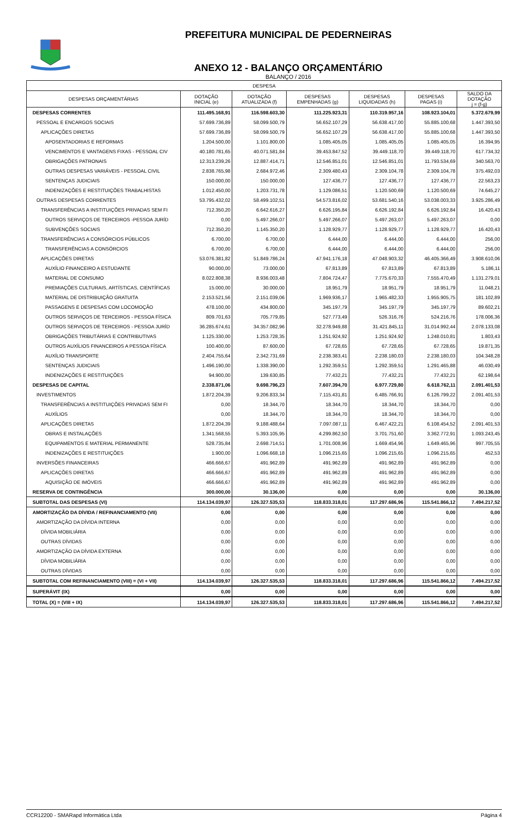PREFEITURA MUNICIPAL DE PEDERNEIRAS
ANEXO 12 - BALANÇO ORÇAMENTÁRIO
BALANÇO / 2016
| DESPESA | | | | | | |
| --- | --- | --- | --- | --- | --- | --- |
| DESPESAS ORÇAMENTÁRIAS | DOTAÇÃO INICIAL (e) | DOTAÇÃO ATUALIZADA (f) | DESPESAS EMPENHADAS (g) | DESPESAS LIQUIDADAS (h) | DESPESAS PAGAS (i) | SALDO DA DOTAÇÃO j = (f-g) |
| DESPESAS CORRENTES | 111.495.168,91 | 116.598.603,30 | 111.225.923,31 | 110.319.957,16 | 108.923.104,01 | 5.372.679,99 |
| PESSOAL E ENCARGOS SOCIAIS | 57.699.736,89 | 58.099.500,79 | 56.652.107,29 | 56.638.417,00 | 55.885.100,68 | 1.447.393,50 |
| APLICAÇÕES DIRETAS | 57.699.736,89 | 58.099.500,79 | 56.652.107,29 | 56.638.417,00 | 55.885.100,68 | 1.447.393,50 |
| APOSENTADORIAS E REFORMAS | 1.204.500,00 | 1.101.800,00 | 1.085.405,05 | 1.085.405,05 | 1.085.405,05 | 16.394,95 |
| VENCIMENTOS E VANTAGENS FIXAS - PESSOAL CIV | 40.180.781,65 | 40.071.581,84 | 39.453.847,52 | 39.449.118,70 | 39.449.118,70 | 617.734,32 |
| OBRIGAÇÕES PATRONAIS | 12.313.239,26 | 12.887.414,71 | 12.546.851,01 | 12.546.851,01 | 11.793.534,69 | 340.563,70 |
| OUTRAS DESPESAS VARIÁVEIS - PESSOAL CIVIL | 2.838.765,98 | 2.684.972,46 | 2.309.480,43 | 2.309.104,78 | 2.309.104,78 | 375.492,03 |
| SENTENÇAS JUDICIAIS | 150.000,00 | 150.000,00 | 127.436,77 | 127.436,77 | 127.436,77 | 22.563,23 |
| INDENIZAÇÕES E RESTITUIÇÕES TRABALHISTAS | 1.012.450,00 | 1.203.731,78 | 1.129.086,51 | 1.120.500,69 | 1.120.500,69 | 74.645,27 |
| OUTRAS DESPESAS CORRENTES | 53.795.432,02 | 58.499.102,51 | 54.573.816,02 | 53.681.540,16 | 53.038.003,33 | 3.925.286,49 |
| TRANSFERÊNCIAS A INSTITUIÇÕES PRIVADAS SEM FI | 712.350,20 | 6.642.616,27 | 6.626.195,84 | 6.626.192,84 | 6.626.192,84 | 16.420,43 |
| OUTROS SERVIÇOS DE TERCEIROS -PESSOA JURÍD | 0,00 | 5.497.266,07 | 5.497.266,07 | 5.497.263,07 | 5.497.263,07 | 0,00 |
| SUBVENÇÕES SOCIAIS | 712.350,20 | 1.145.350,20 | 1.128.929,77 | 1.128.929,77 | 1.128.929,77 | 16.420,43 |
| TRANSFERÊNCIAS A CONSÓRCIOS PÚBLICOS | 6.700,00 | 6.700,00 | 6.444,00 | 6.444,00 | 6.444,00 | 256,00 |
| TRANSFERÊNCIAS A CONSÓRCIOS | 6.700,00 | 6.700,00 | 6.444,00 | 6.444,00 | 6.444,00 | 256,00 |
| APLICAÇÕES DIRETAS | 53.076.381,82 | 51.849.786,24 | 47.941.176,18 | 47.048.903,32 | 46.405.366,49 | 3.908.610,06 |
| AUXÍLIO FINANCEIRO A ESTUDANTE | 90.000,00 | 73.000,00 | 67.813,89 | 67.813,89 | 67.813,89 | 5.186,11 |
| MATERIAL DE CONSUMO | 8.022.808,38 | 8.936.003,48 | 7.804.724,47 | 7.775.670,33 | 7.555.470,49 | 1.131.279,01 |
| PREMIAÇÕES CULTURAIS, ARTÍSTICAS, CIENTÍFICAS | 15.000,00 | 30.000,00 | 18.951,79 | 18.951,79 | 18.951,79 | 11.048,21 |
| MATERIAL DE DISTRIBUIÇÃO GRATUITA | 2.153.521,56 | 2.151.039,06 | 1.969.936,17 | 1.965.482,33 | 1.955.905,75 | 181.102,89 |
| PASSAGENS E DESPESAS COM LOCOMOÇÃO | 478.100,00 | 434.800,00 | 345.197,79 | 345.197,79 | 345.197,79 | 89.602,21 |
| OUTROS SERVIÇOS DE TERCEIROS - PESSOA FÍSICA | 809.701,63 | 705.779,85 | 527.773,49 | 526.316,76 | 524.216,76 | 178.006,36 |
| OUTROS SERVIÇOS DE TERCEIROS - PESSOA JURÍD | 36.285.674,61 | 34.357.082,96 | 32.278.949,88 | 31.421.845,11 | 31.014.992,44 | 2.078.133,08 |
| OBRIGAÇÕES TRIBUTÁRIAS E CONTRIBUTIVAS | 1.125.330,00 | 1.253.728,35 | 1.251.924,92 | 1.251.924,92 | 1.248.010,81 | 1.803,43 |
| OUTROS AUXÍLIOS FINANCEIROS A PESSOA FÍSICA | 100.400,00 | 87.600,00 | 67.728,65 | 67.728,65 | 67.728,65 | 19.871,35 |
| AUXÍLIO TRANSPORTE | 2.404.755,64 | 2.342.731,69 | 2.238.383,41 | 2.238.180,03 | 2.238.180,03 | 104.348,28 |
| SENTENÇAS JUDICIAIS | 1.496.190,00 | 1.338.390,00 | 1.292.359,51 | 1.292.359,51 | 1.291.465,88 | 46.030,49 |
| INDENIZAÇÕES E RESTITUIÇÕES | 94.900,00 | 139.630,85 | 77.432,21 | 77.432,21 | 77.432,21 | 62.198,64 |
| DESPESAS DE CAPITAL | 2.338.871,06 | 9.698.796,23 | 7.607.394,70 | 6.977.729,80 | 6.618.762,11 | 2.091.401,53 |
| INVESTIMENTOS | 1.872.204,39 | 9.206.833,34 | 7.115.431,81 | 6.485.766,91 | 6.126.799,22 | 2.091.401,53 |
| TRANSFERÊNCIAS A INSTITUIÇÕES PRIVADAS SEM FI | 0,00 | 18.344,70 | 18.344,70 | 18.344,70 | 18.344,70 | 0,00 |
| AUXÍLIOS | 0,00 | 18.344,70 | 18.344,70 | 18.344,70 | 18.344,70 | 0,00 |
| APLICAÇÕES DIRETAS | 1.872.204,39 | 9.188.488,64 | 7.097.087,11 | 6.467.422,21 | 6.108.454,52 | 2.091.401,53 |
| OBRAS E INSTALAÇÕES | 1.341.568,55 | 5.393.105,95 | 4.299.862,50 | 3.701.751,60 | 3.362.772,91 | 1.093.243,45 |
| EQUIPAMENTOS E MATERIAL PERMANENTE | 528.735,84 | 2.698.714,51 | 1.701.008,96 | 1.669.454,96 | 1.649.465,96 | 997.705,55 |
| INDENIZAÇÕES E RESTITUIÇÕES | 1.900,00 | 1.096.668,18 | 1.096.215,65 | 1.096.215,65 | 1.096.215,65 | 452,53 |
| INVERSÕES FINANCEIRAS | 466.666,67 | 491.962,89 | 491.962,89 | 491.962,89 | 491.962,89 | 0,00 |
| APLICAÇÕES DIRETAS | 466.666,67 | 491.962,89 | 491.962,89 | 491.962,89 | 491.962,89 | 0,00 |
| AQUISIÇÃO DE IMÓVEIS | 466.666,67 | 491.962,89 | 491.962,89 | 491.962,89 | 491.962,89 | 0,00 |
| RESERVA DE CONTINGÊNCIA | 300.000,00 | 30.136,00 | 0,00 | 0,00 | 0,00 | 30.136,00 |
| SUBTOTAL DAS DESPESAS (VI) | 114.134.039,97 | 126.327.535,53 | 118.833.318,01 | 117.297.686,96 | 115.541.866,12 | 7.494.217,52 |
| AMORTIZAÇÃO DA DÍVIDA / REFINANCIAMENTO (VII) | 0,00 | 0,00 | 0,00 | 0,00 | 0,00 | 0,00 |
| AMORTIZAÇÃO DA DÍVIDA INTERNA | 0,00 | 0,00 | 0,00 | 0,00 | 0,00 | 0,00 |
| DÍVIDA MOBILIÁRIA | 0,00 | 0,00 | 0,00 | 0,00 | 0,00 | 0,00 |
| OUTRAS DÍVIDAS | 0,00 | 0,00 | 0,00 | 0,00 | 0,00 | 0,00 |
| AMORTIZAÇÃO DA DÍVIDA EXTERNA | 0,00 | 0,00 | 0,00 | 0,00 | 0,00 | 0,00 |
| DÍVIDA MOBILIÁRIA | 0,00 | 0,00 | 0,00 | 0,00 | 0,00 | 0,00 |
| OUTRAS DÍVIDAS | 0,00 | 0,00 | 0,00 | 0,00 | 0,00 | 0,00 |
| SUBTOTAL COM REFINANCIAMENTO (VIII) = (VI + VII) | 114.134.039,97 | 126.327.535,53 | 118.833.318,01 | 117.297.686,96 | 115.541.866,12 | 7.494.217,52 |
| SUPERÁVIT (IX) | 0,00 | 0,00 | 0,00 | 0,00 | 0,00 | 0,00 |
| TOTAL (X) = (VIII + IX) | 114.134.039,97 | 126.327.535,53 | 118.833.318,01 | 117.297.686,96 | 115.541.866,12 | 7.494.217,52 |
CCR12200 - SMARapd Informática Ltda Página 4